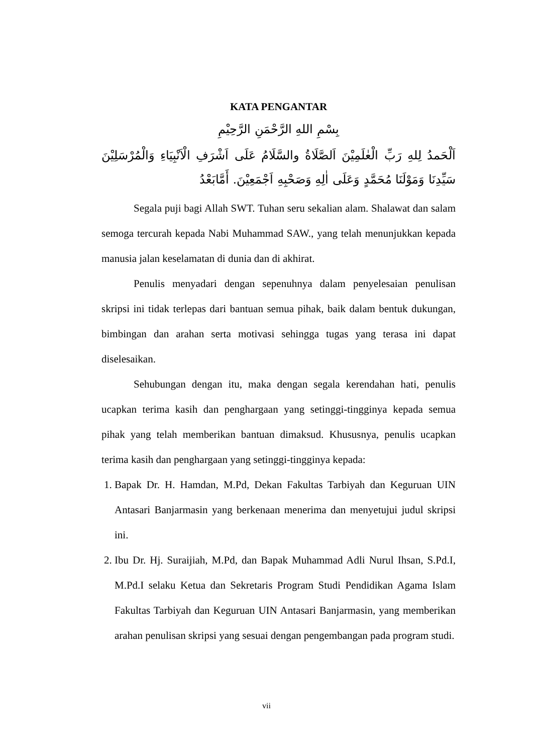KATA PENGANTAR
بِسْمِ اللهِ الرَّحْمَنِ الرَّحِيْمِ
اَلْحَمدُ لِلهِ رَبِّ الْعٰلَمِيْنَ اَلصَّلَاةُ والسَّلَامُ عَلَى اَشْرَفِ الْاَنْبِيَاءِ وَالْمُرْسَلِيْنَ سَيِّدِنَا وَمَوْلَنَا مُحَمَّدٍ وَعَلَى اٰلِهِ وَصَحْبِهِ اَجْمَعِيْنَ. أَمَّابَعْدُ
Segala puji bagi Allah SWT. Tuhan seru sekalian alam. Shalawat dan salam semoga tercurah kepada Nabi Muhammad SAW., yang telah menunjukkan kepada manusia jalan keselamatan di dunia dan di akhirat.
Penulis menyadari dengan sepenuhnya dalam penyelesaian penulisan skripsi ini tidak terlepas dari bantuan semua pihak, baik dalam bentuk dukungan, bimbingan dan arahan serta motivasi sehingga tugas yang terasa ini dapat diselesaikan.
Sehubungan dengan itu, maka dengan segala kerendahan hati, penulis ucapkan terima kasih dan penghargaan yang setinggi-tingginya kepada semua pihak yang telah memberikan bantuan dimaksud. Khususnya, penulis ucapkan terima kasih dan penghargaan yang setinggi-tingginya kepada:
1. Bapak Dr. H. Hamdan, M.Pd, Dekan Fakultas Tarbiyah dan Keguruan UIN Antasari Banjarmasin yang berkenaan menerima dan menyetujui judul skripsi ini.
2. Ibu Dr. Hj. Suraijiah, M.Pd, dan Bapak Muhammad Adli Nurul Ihsan, S.Pd.I, M.Pd.I selaku Ketua dan Sekretaris Program Studi Pendidikan Agama Islam Fakultas Tarbiyah dan Keguruan UIN Antasari Banjarmasin, yang memberikan arahan penulisan skripsi yang sesuai dengan pengembangan pada program studi.
vii